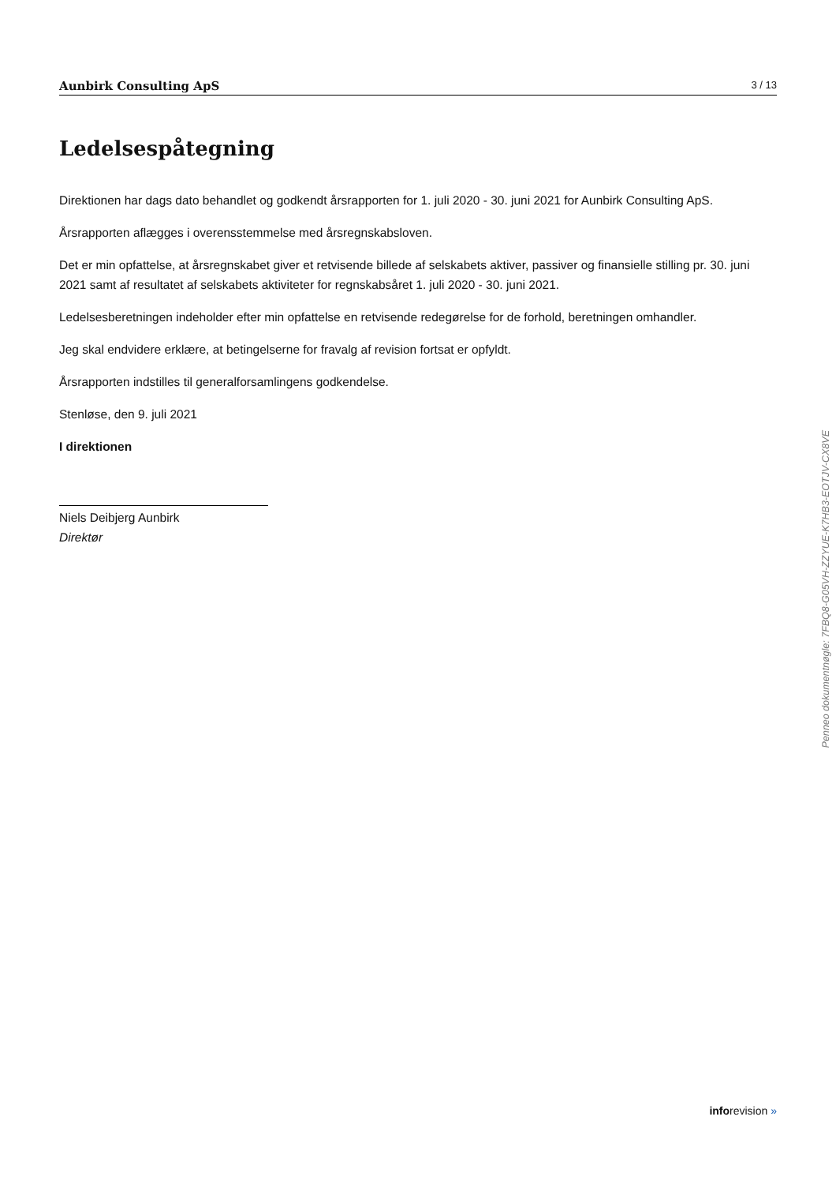Aunbirk Consulting ApS 3 / 13
Ledelsespåtegning
Direktionen har dags dato behandlet og godkendt årsrapporten for 1. juli 2020 - 30. juni 2021 for Aunbirk Consulting ApS.
Årsrapporten aflægges i overensstemmelse med årsregnskabsloven.
Det er min opfattelse, at årsregnskabet giver et retvisende billede af selskabets aktiver, passiver og finansielle stilling pr. 30. juni 2021 samt af resultatet af selskabets aktiviteter for regnskabsåret 1. juli 2020 - 30. juni 2021.
Ledelsesberetningen indeholder efter min opfattelse en retvisende redegørelse for de forhold, beretningen omhandler.
Jeg skal endvidere erklære, at betingelserne for fravalg af revision fortsat er opfyldt.
Årsrapporten indstilles til generalforsamlingens godkendelse.
Stenløse, den 9. juli 2021
I direktionen
Niels Deibjerg Aunbirk
Direktør
Penneo dokumentnøgle: 7FBQ8-G05VH-ZZYUE-K7HB3-EOTJV-CX8VE
inforevision »